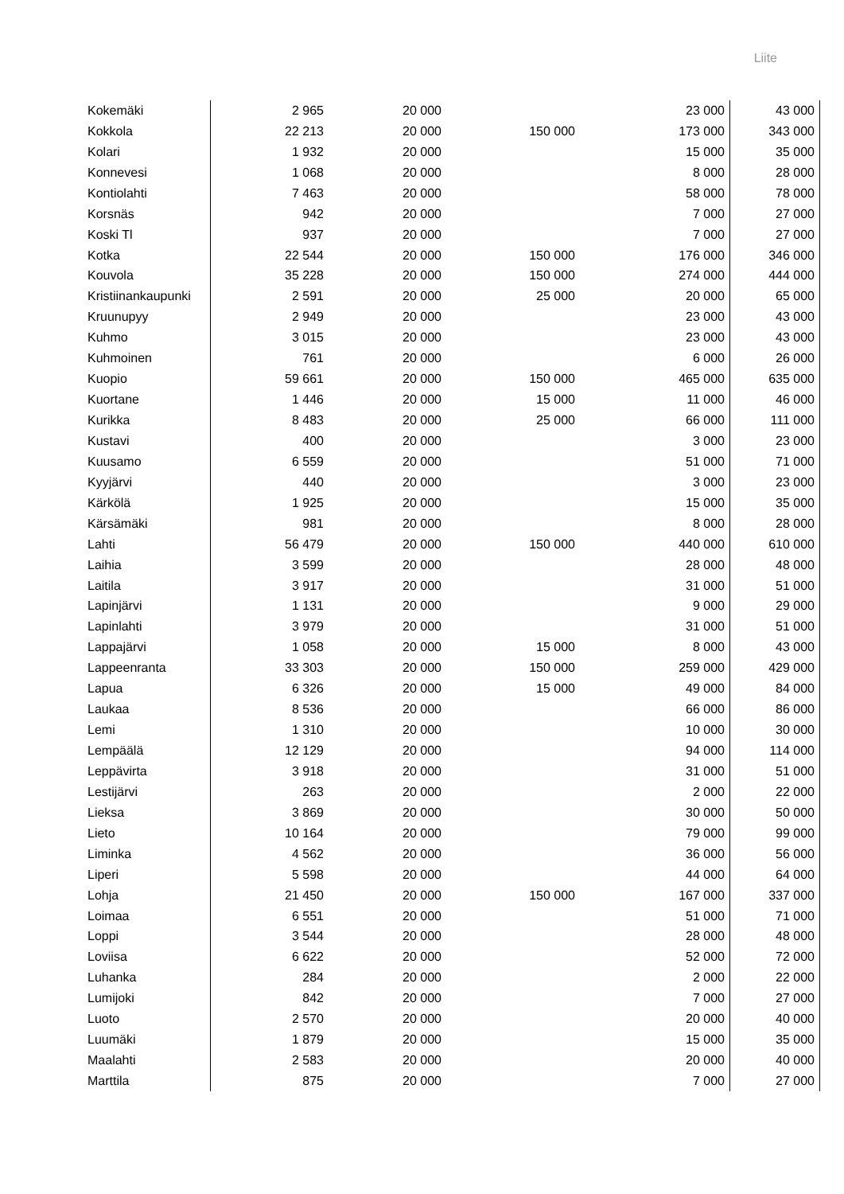Liite
| Kokemäki | 2 965 | 20 000 | | 23 000 | 43 000 |
| Kokkola | 22 213 | 20 000 | 150 000 | 173 000 | 343 000 |
| Kolari | 1 932 | 20 000 | | 15 000 | 35 000 |
| Konnevesi | 1 068 | 20 000 | | 8 000 | 28 000 |
| Kontiolahti | 7 463 | 20 000 | | 58 000 | 78 000 |
| Korsnäs | 942 | 20 000 | | 7 000 | 27 000 |
| Koski Tl | 937 | 20 000 | | 7 000 | 27 000 |
| Kotka | 22 544 | 20 000 | 150 000 | 176 000 | 346 000 |
| Kouvola | 35 228 | 20 000 | 150 000 | 274 000 | 444 000 |
| Kristiinankaupunki | 2 591 | 20 000 | 25 000 | 20 000 | 65 000 |
| Kruunupyy | 2 949 | 20 000 | | 23 000 | 43 000 |
| Kuhmo | 3 015 | 20 000 | | 23 000 | 43 000 |
| Kuhmoinen | 761 | 20 000 | | 6 000 | 26 000 |
| Kuopio | 59 661 | 20 000 | 150 000 | 465 000 | 635 000 |
| Kuortane | 1 446 | 20 000 | 15 000 | 11 000 | 46 000 |
| Kurikka | 8 483 | 20 000 | 25 000 | 66 000 | 111 000 |
| Kustavi | 400 | 20 000 | | 3 000 | 23 000 |
| Kuusamo | 6 559 | 20 000 | | 51 000 | 71 000 |
| Kyyjärvi | 440 | 20 000 | | 3 000 | 23 000 |
| Kärkölä | 1 925 | 20 000 | | 15 000 | 35 000 |
| Kärsämäki | 981 | 20 000 | | 8 000 | 28 000 |
| Lahti | 56 479 | 20 000 | 150 000 | 440 000 | 610 000 |
| Laihia | 3 599 | 20 000 | | 28 000 | 48 000 |
| Laitila | 3 917 | 20 000 | | 31 000 | 51 000 |
| Lapinjärvi | 1 131 | 20 000 | | 9 000 | 29 000 |
| Lapinlahti | 3 979 | 20 000 | | 31 000 | 51 000 |
| Lappajärvi | 1 058 | 20 000 | 15 000 | 8 000 | 43 000 |
| Lappeenranta | 33 303 | 20 000 | 150 000 | 259 000 | 429 000 |
| Lapua | 6 326 | 20 000 | 15 000 | 49 000 | 84 000 |
| Laukaa | 8 536 | 20 000 | | 66 000 | 86 000 |
| Lemi | 1 310 | 20 000 | | 10 000 | 30 000 |
| Lempäälä | 12 129 | 20 000 | | 94 000 | 114 000 |
| Leppävirta | 3 918 | 20 000 | | 31 000 | 51 000 |
| Lestijärvi | 263 | 20 000 | | 2 000 | 22 000 |
| Lieksa | 3 869 | 20 000 | | 30 000 | 50 000 |
| Lieto | 10 164 | 20 000 | | 79 000 | 99 000 |
| Liminka | 4 562 | 20 000 | | 36 000 | 56 000 |
| Liperi | 5 598 | 20 000 | | 44 000 | 64 000 |
| Lohja | 21 450 | 20 000 | 150 000 | 167 000 | 337 000 |
| Loimaa | 6 551 | 20 000 | | 51 000 | 71 000 |
| Loppi | 3 544 | 20 000 | | 28 000 | 48 000 |
| Loviisa | 6 622 | 20 000 | | 52 000 | 72 000 |
| Luhanka | 284 | 20 000 | | 2 000 | 22 000 |
| Lumijoki | 842 | 20 000 | | 7 000 | 27 000 |
| Luoto | 2 570 | 20 000 | | 20 000 | 40 000 |
| Luumäki | 1 879 | 20 000 | | 15 000 | 35 000 |
| Maalahti | 2 583 | 20 000 | | 20 000 | 40 000 |
| Marttila | 875 | 20 000 | | 7 000 | 27 000 |